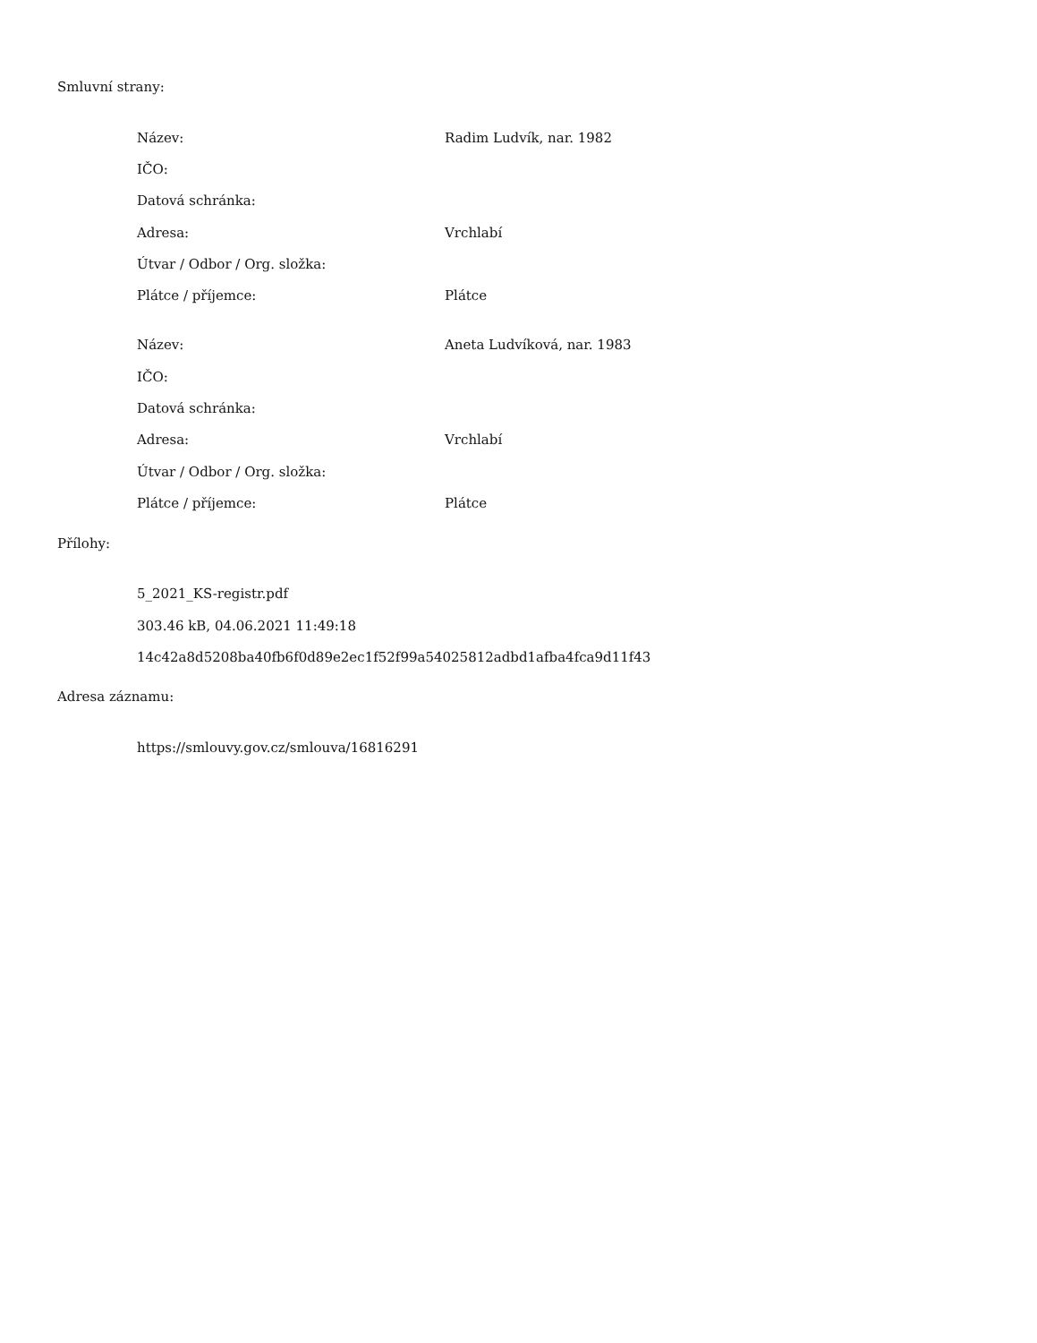Smluvní strany:
| Název: | Radim Ludvík, nar. 1982 |
| IČO: | |
| Datová schránka: | |
| Adresa: | Vrchlabí |
| Útvar / Odbor / Org. složka: | |
| Plátce / příjemce: | Plátce |
| Název: | Aneta Ludvíková, nar. 1983 |
| IČO: | |
| Datová schránka: | |
| Adresa: | Vrchlabí |
| Útvar / Odbor / Org. složka: | |
| Plátce / příjemce: | Plátce |
Přílohy:
| 5_2021_KS-registr.pdf |
| 303.46 kB, 04.06.2021 11:49:18 |
| 14c42a8d5208ba40fb6f0d89e2ec1f52f99a54025812adbd1afba4fca9d11f43 |
Adresa záznamu:
| https://smlouvy.gov.cz/smlouva/16816291 |